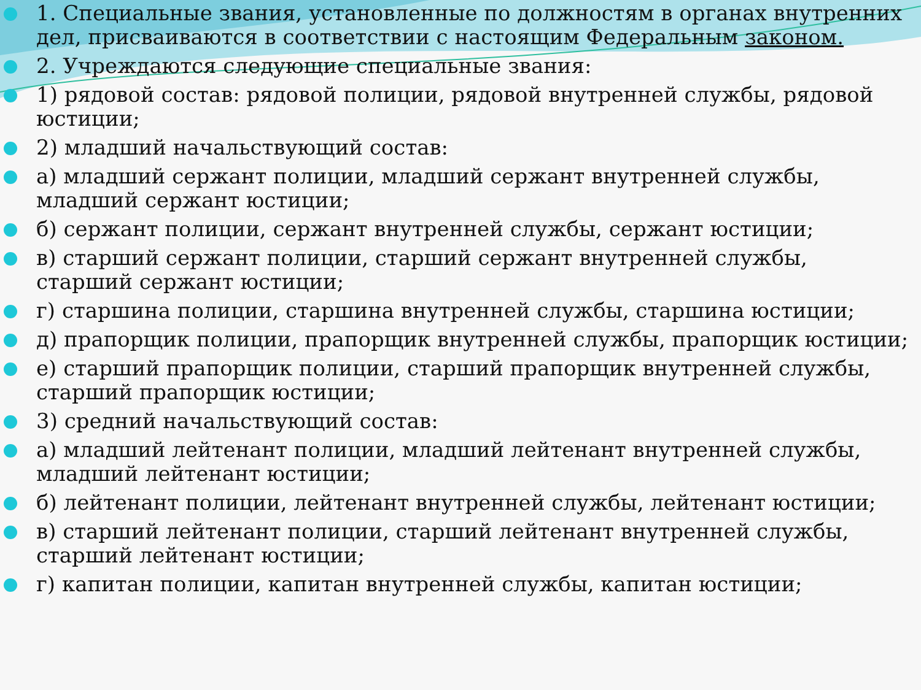1. Специальные звания, установленные по должностям в органах внутренних дел, присваиваются в соответствии с настоящим Федеральным законом.
2. Учреждаются следующие специальные звания:
1) рядовой состав: рядовой полиции, рядовой внутренней службы, рядовой юстиции;
2) младший начальствующий состав:
а) младший сержант полиции, младший сержант внутренней службы, младший сержант юстиции;
б) сержант полиции, сержант внутренней службы, сержант юстиции;
в) старший сержант полиции, старший сержант внутренней службы, старший сержант юстиции;
г) старшина полиции, старшина внутренней службы, старшина юстиции;
д) прапорщик полиции, прапорщик внутренней службы, прапорщик юстиции;
е) старший прапорщик полиции, старший прапорщик внутренней службы, старший прапорщик юстиции;
3) средний начальствующий состав:
а) младший лейтенант полиции, младший лейтенант внутренней службы, младший лейтенант юстиции;
б) лейтенант полиции, лейтенант внутренней службы, лейтенант юстиции;
в) старший лейтенант полиции, старший лейтенант внутренней службы, старший лейтенант юстиции;
г) капитан полиции, капитан внутренней службы, капитан юстиции;